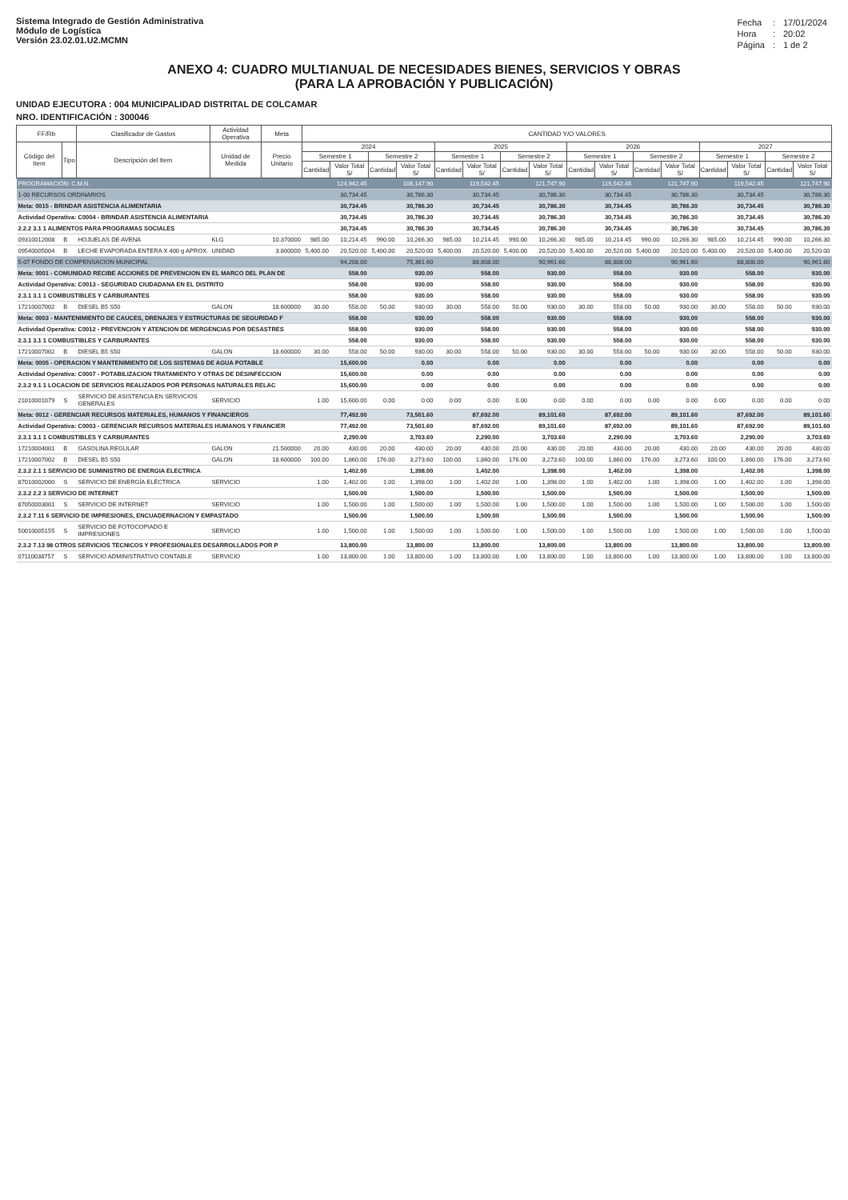Sistema Integrado de Gestión Administrativa
Módulo de Logística
Versión 23.02.01.U2.MCMN
| Fecha | : | 17/01/2024 |
| Hora | : | 20:02 |
| Página | : | 1 de 2 |
ANEXO 4: CUADRO MULTIANUAL DE NECESIDADES BIENES, SERVICIOS Y OBRAS
(PARA LA APROBACIÓN Y PUBLICACIÓN)
UNIDAD EJECUTORA : 004 MUNICIPALIDAD DISTRITAL DE COLCAMAR
NRO. IDENTIFICACIÓN : 300046
| FF/Rb | | Clasificador de Gastos | Actividad Operativa | Meta | CANTIDAD Y/O VALORES | | | | | | | | | | | | | | | |
| --- | --- | --- | --- | --- | --- | --- | --- | --- | --- | --- | --- | --- | --- | --- | --- | --- | --- | --- | --- | --- |
| Código del Item | Tipo | Descripción del Item | Unidad de Medida | Precio Unitario | 2024 | | | | 2025 | | | | 2026 | | | | 2027 | | | |
| | | | | | Semestre 1 | | Semestre 2 | | Semestre 1 | | Semestre 2 | | Semestre 1 | | Semestre 2 | | Semestre 1 | | Semestre 2 | |
| | | | | | Cantidad | Valor Total S/ | Cantidad | Valor Total S/ | Cantidad | Valor Total S/ | Cantidad | Valor Total S/ | Cantidad | Valor Total S/ | Cantidad | Valor Total S/ | Cantidad | Valor Total S/ | Cantidad | Valor Total S/ |
| PROGRAMACIÓN: C.M.N. | | | | | | 124,942.45 | | 106,147.90 | | 119,542.45 | | 121,747.90 | | 119,542.45 | | 121,747.90 | | 119,542.45 | | 121,747.90 |
| 1-00 RECURSOS ORDINARIOS | | | | | | 30,734.45 | | 30,786.30 | | 30,734.45 | | 30,786.30 | | 30,734.45 | | 30,786.30 | | 30,734.45 | | 30,786.30 |
| Meta: 0015 - BRINDAR ASISTENCIA ALIMENTARIA | | | | | | 30,734.45 | | 30,786.30 | | 30,734.45 | | 30,786.30 | | 30,734.45 | | 30,786.30 | | 30,734.45 | | 30,786.30 |
| Actividad Operativa: C0004 - BRINDAR ASISTENCIA ALIMENTARIA | | | | | | 30,734.45 | | 30,786.30 | | 30,734.45 | | 30,786.30 | | 30,734.45 | | 30,786.30 | | 30,734.45 | | 30,786.30 |
| 2.2.2 3.1 1 ALIMENTOS PARA PROGRAMAS SOCIALES | | | | | | 30,734.45 | | 30,786.30 | | 30,734.45 | | 30,786.30 | | 30,734.45 | | 30,786.30 | | 30,734.45 | | 30,786.30 |
| 09310012008 | B | HOJUELAS DE AVENA | KLG | 10.370000 | 985.00 | 10,214.45 | 990.00 | 10,266.30 | 985.00 | 10,214.45 | 990.00 | 10,266.30 | 985.00 | 10,214.45 | 990.00 | 10,266.30 | 985.00 | 10,214.45 | 990.00 | 10,266.30 |
| 09540005004 | B | LECHE EVAPORADA ENTERA X 400 g APROX. | UNIDAD | 3.800000 | 5,400.00 | 20,520.00 | 5,400.00 | 20,520.00 | 5,400.00 | 20,520.00 | 5,400.00 | 20,520.00 | 5,400.00 | 20,520.00 | 5,400.00 | 20,520.00 | 5,400.00 | 20,520.00 | 5,400.00 | 20,520.00 |
| 5-07 FONDO DE COMPENSACION MUNICIPAL | | | | | | 94,208.00 | | 75,361.60 | | 88,808.00 | | 90,961.60 | | 88,808.00 | | 90,961.60 | | 88,808.00 | | 90,961.60 |
| Meta: 0001 - COMUNIDAD RECIBE ACCIONES DE PREVENCION EN EL MARCO DEL PLAN DE | | | | | | 558.00 | | 930.00 | | 558.00 | | 930.00 | | 558.00 | | 930.00 | | 558.00 | | 930.00 |
| Actividad Operativa: C0013 - SEGURIDAD CIUDADANA EN EL DISTRITO | | | | | | 558.00 | | 930.00 | | 558.00 | | 930.00 | | 558.00 | | 930.00 | | 558.00 | | 930.00 |
| 2.3.1 3.1 1 COMBUSTIBLES Y CARBURANTES | | | | | | 558.00 | | 930.00 | | 558.00 | | 930.00 | | 558.00 | | 930.00 | | 558.00 | | 930.00 |
| 17210007002 | B | DIESEL B5 S50 | GALON | 18.600000 | 30.00 | 558.00 | 50.00 | 930.00 | 30.00 | 558.00 | 50.00 | 930.00 | 30.00 | 558.00 | 50.00 | 930.00 | 30.00 | 558.00 | 50.00 | 930.00 |
| Meta: 0003 - MANTENIMIENTO DE CAUCES, DRENAJES Y ESTRUCTURAS DE SEGURIDAD F | | | | | | 558.00 | | 930.00 | | 558.00 | | 930.00 | | 558.00 | | 930.00 | | 558.00 | | 930.00 |
| Actividad Operativa: C0012 - PREVENCION Y ATENCION DE MERGENCIAS POR DESASTRES | | | | | | 558.00 | | 930.00 | | 558.00 | | 930.00 | | 558.00 | | 930.00 | | 558.00 | | 930.00 |
| 2.3.1 3.1 1 COMBUSTIBLES Y CARBURANTES | | | | | | 558.00 | | 930.00 | | 558.00 | | 930.00 | | 558.00 | | 930.00 | | 558.00 | | 930.00 |
| 17210007002 | B | DIESEL B5 S50 | GALON | 18.600000 | 30.00 | 558.00 | 50.00 | 930.00 | 30.00 | 558.00 | 50.00 | 930.00 | 30.00 | 558.00 | 50.00 | 930.00 | 30.00 | 558.00 | 50.00 | 930.00 |
| Meta: 0005 - OPERACION Y MANTENIMIENTO DE LOS SISTEMAS DE AGUA POTABLE | | | | | | 15,600.00 | | 0.00 | | 0.00 | | 0.00 | | 0.00 | | 0.00 | | 0.00 | | 0.00 |
| Actividad Operativa: C0007 - POTABILIZACION TRATAMIENTO Y OTRAS DE DESINFECCION | | | | | | 15,600.00 | | 0.00 | | 0.00 | | 0.00 | | 0.00 | | 0.00 | | 0.00 | | 0.00 |
| 2.3.2 9.1 1 LOCACION DE SERVICIOS REALIZADOS POR PERSONAS NATURALES RELAC | | | | | | 15,600.00 | | 0.00 | | 0.00 | | 0.00 | | 0.00 | | 0.00 | | 0.00 | | 0.00 |
| 21010001079 | S | SERVICIO DE ASISTENCIA EN SERVICIOS GENERALES | SERVICIO | | 1.00 | 15,600.00 | 0.00 | 0.00 | 0.00 | 0.00 | 0.00 | 0.00 | 0.00 | 0.00 | 0.00 | 0.00 | 0.00 | 0.00 | 0.00 | 0.00 |
| Meta: 0012 - GERENCIAR RECURSOS MATERIALES, HUMANOS Y FINANCIEROS | | | | | | 77,492.00 | | 73,501.60 | | 87,692.00 | | 89,101.60 | | 87,692.00 | | 89,101.60 | | 87,692.00 | | 89,101.60 |
| Actividad Operativa: C0003 - GERENCIAR RECURSOS MATERIALES HUMANOS Y FINANCIER | | | | | | 77,492.00 | | 73,501.60 | | 87,692.00 | | 89,101.60 | | 87,692.00 | | 89,101.60 | | 87,692.00 | | 89,101.60 |
| 2.3.1 3.1 1 COMBUSTIBLES Y CARBURANTES | | | | | | 2,290.00 | | 3,703.60 | | 2,290.00 | | 3,703.60 | | 2,290.00 | | 3,703.60 | | 2,290.00 | | 3,703.60 |
| 17210004001 | B | GASOLINA REGULAR | GALON | 21.500000 | 20.00 | 430.00 | 20.00 | 430.00 | 20.00 | 430.00 | 20.00 | 430.00 | 20.00 | 430.00 | 20.00 | 430.00 | 20.00 | 430.00 | 20.00 | 430.00 |
| 17210007002 | B | DIESEL B5 S50 | GALON | 18.600000 | 100.00 | 1,860.00 | 176.00 | 3,273.60 | 100.00 | 1,860.00 | 176.00 | 3,273.60 | 100.00 | 1,860.00 | 176.00 | 3,273.60 | 100.00 | 1,860.00 | 176.00 | 3,273.60 |
| 2.3.2 2.1 1 SERVICIO DE SUMINISTRO DE ENERGIA ELECTRICA | | | | | | 1,402.00 | | 1,398.00 | | 1,402.00 | | 1,398.00 | | 1,402.00 | | 1,398.00 | | 1,402.00 | | 1,398.00 |
| 87010002000 | S | SERVICIO DE ENERGÍA ELÉCTRICA | SERVICIO | | 1.00 | 1,402.00 | 1.00 | 1,398.00 | 1.00 | 1,402.00 | 1.00 | 1,398.00 | 1.00 | 1,402.00 | 1.00 | 1,398.00 | 1.00 | 1,402.00 | 1.00 | 1,398.00 |
| 2.3.2 2.2 3 SERVICIO DE INTERNET | | | | | | 1,500.00 | | 1,500.00 | | 1,500.00 | | 1,500.00 | | 1,500.00 | | 1,500.00 | | 1,500.00 | | 1,500.00 |
| 87050003001 | S | SERVICIO DE INTERNET | SERVICIO | | 1.00 | 1,500.00 | 1.00 | 1,500.00 | 1.00 | 1,500.00 | 1.00 | 1,500.00 | 1.00 | 1,500.00 | 1.00 | 1,500.00 | 1.00 | 1,500.00 | 1.00 | 1,500.00 |
| 2.3.2 7.11 6 SERVICIO DE IMPRESIONES, ENCUADERNACION Y EMPASTADO | | | | | | 1,500.00 | | 1,500.00 | | 1,500.00 | | 1,500.00 | | 1,500.00 | | 1,500.00 | | 1,500.00 | | 1,500.00 |
| 50010005155 | S | SERVICIO DE FOTOCOPIADO E IMPRESIONES | SERVICIO | | 1.00 | 1,500.00 | 1.00 | 1,500.00 | 1.00 | 1,500.00 | 1.00 | 1,500.00 | 1.00 | 1,500.00 | 1.00 | 1,500.00 | 1.00 | 1,500.00 | 1.00 | 1,500.00 |
| 2.3.2 7.13 98 OTROS SERVICIOS TECNICOS Y PROFESIONALES DESARROLLADOS POR P | | | | | | 13,800.00 | | 13,800.00 | | 13,800.00 | | 13,800.00 | | 13,800.00 | | 13,800.00 | | 13,800.00 | | 13,800.00 |
| 07110038757 | S | SERVICIO ADMINISTRATIVO CONTABLE | SERVICIO | | 1.00 | 13,800.00 | 1.00 | 13,800.00 | 1.00 | 13,800.00 | 1.00 | 13,800.00 | 1.00 | 13,800.00 | 1.00 | 13,800.00 | 1.00 | 13,800.00 | 1.00 | 13,800.00 |